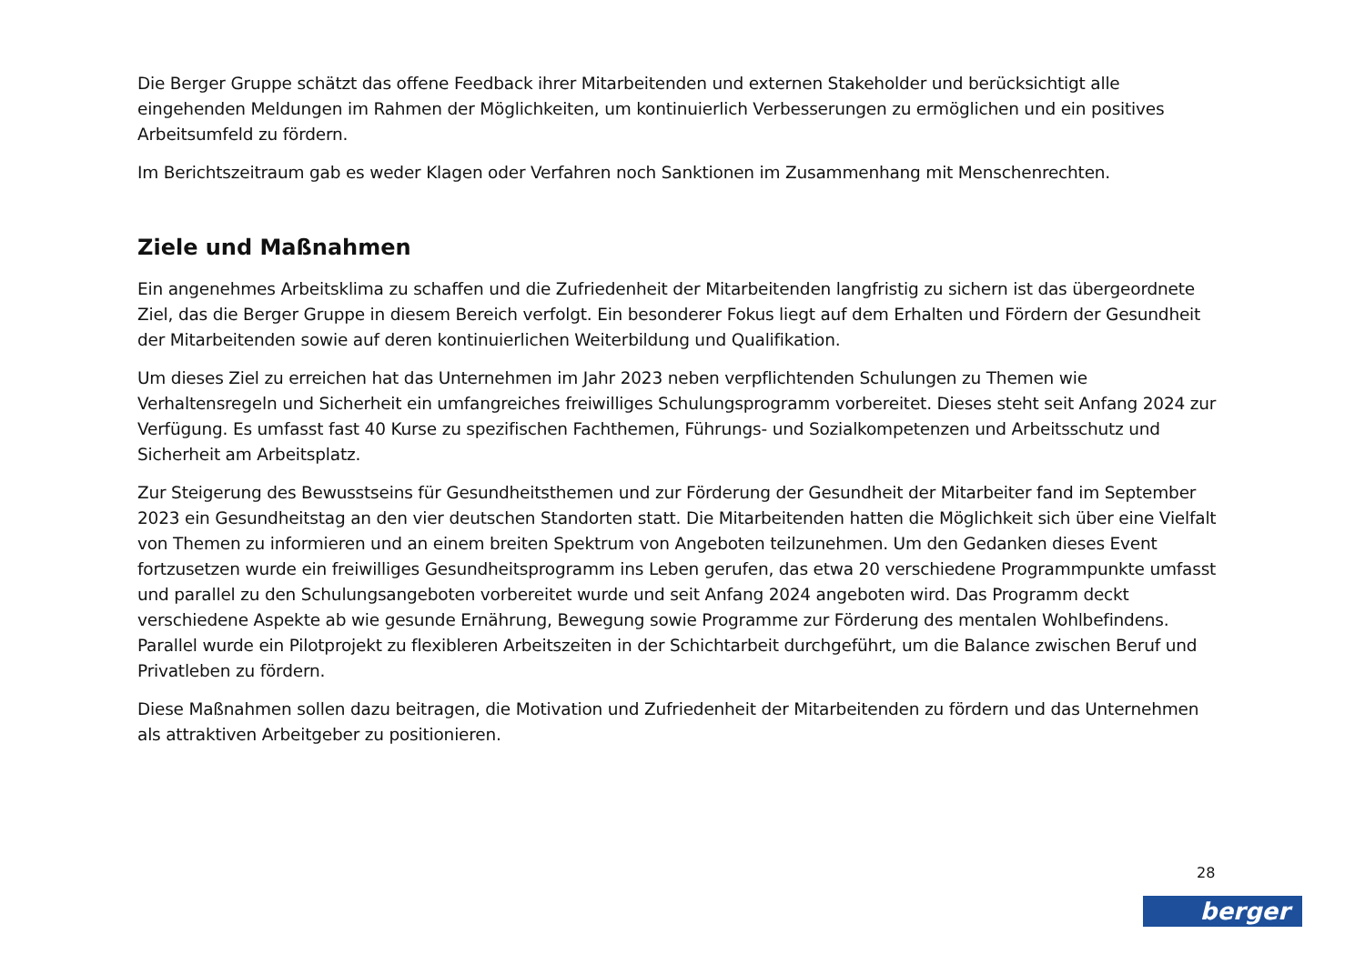Die Berger Gruppe schätzt das offene Feedback ihrer Mitarbeitenden und externen Stakeholder und berücksichtigt alle eingehenden Meldungen im Rahmen der Möglichkeiten, um kontinuierlich Verbesserungen zu ermöglichen und ein positives Arbeitsumfeld zu fördern.
Im Berichtszeitraum gab es weder Klagen oder Verfahren noch Sanktionen im Zusammenhang mit Menschenrechten.
Ziele und Maßnahmen
Ein angenehmes Arbeitsklima zu schaffen und die Zufriedenheit der Mitarbeitenden langfristig zu sichern ist das übergeordnete Ziel, das die Berger Gruppe in diesem Bereich verfolgt. Ein besonderer Fokus liegt auf dem Erhalten und Fördern der Gesundheit der Mitarbeitenden sowie auf deren kontinuierlichen Weiterbildung und Qualifikation.
Um dieses Ziel zu erreichen hat das Unternehmen im Jahr 2023 neben verpflichtenden Schulungen zu Themen wie Verhaltensregeln und Sicherheit ein umfangreiches freiwilliges Schulungsprogramm vorbereitet. Dieses steht seit Anfang 2024 zur Verfügung. Es umfasst fast 40 Kurse zu spezifischen Fachthemen, Führungs- und Sozialkompetenzen und Arbeitsschutz und Sicherheit am Arbeitsplatz.
Zur Steigerung des Bewusstseins für Gesundheitsthemen und zur Förderung der Gesundheit der Mitarbeiter fand im September 2023 ein Gesundheitstag an den vier deutschen Standorten statt. Die Mitarbeitenden hatten die Möglichkeit sich über eine Vielfalt von Themen zu informieren und an einem breiten Spektrum von Angeboten teilzunehmen. Um den Gedanken dieses Event fortzusetzen wurde ein freiwilliges Gesundheitsprogramm ins Leben gerufen, das etwa 20 verschiedene Programmpunkte umfasst und parallel zu den Schulungsangeboten vorbereitet wurde und seit Anfang 2024 angeboten wird. Das Programm deckt verschiedene Aspekte ab wie gesunde Ernährung, Bewegung sowie Programme zur Förderung des mentalen Wohlbefindens. Parallel wurde ein Pilotprojekt zu flexibleren Arbeitszeiten in der Schichtarbeit durchgeführt, um die Balance zwischen Beruf und Privatleben zu fördern.
Diese Maßnahmen sollen dazu beitragen, die Motivation und Zufriedenheit der Mitarbeitenden zu fördern und das Unternehmen als attraktiven Arbeitgeber zu positionieren.
28
berger